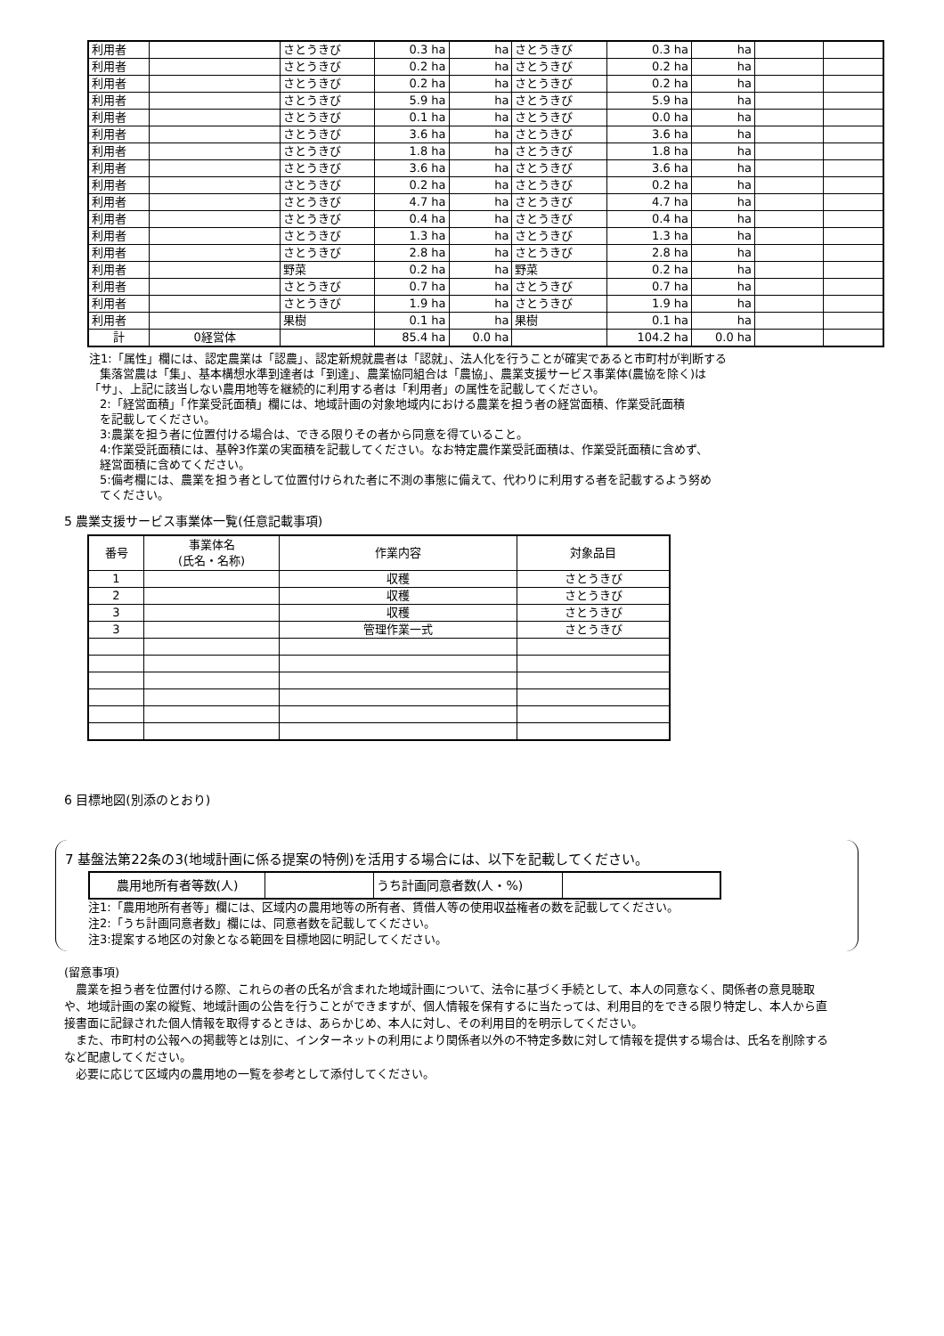| 利用者 | | さとうきび | 0.3 ha | ha | さとうきび | 0.3 ha | ha | | |
| 利用者 | | さとうきび | 0.2 ha | ha | さとうきび | 0.2 ha | ha | | |
| 利用者 | | さとうきび | 0.2 ha | ha | さとうきび | 0.2 ha | ha | | |
| 利用者 | | さとうきび | 5.9 ha | ha | さとうきび | 5.9 ha | ha | | |
| 利用者 | | さとうきび | 0.1 ha | ha | さとうきび | 0.0 ha | ha | | |
| 利用者 | | さとうきび | 3.6 ha | ha | さとうきび | 3.6 ha | ha | | |
| 利用者 | | さとうきび | 1.8 ha | ha | さとうきび | 1.8 ha | ha | | |
| 利用者 | | さとうきび | 3.6 ha | ha | さとうきび | 3.6 ha | ha | | |
| 利用者 | | さとうきび | 0.2 ha | ha | さとうきび | 0.2 ha | ha | | |
| 利用者 | | さとうきび | 4.7 ha | ha | さとうきび | 4.7 ha | ha | | |
| 利用者 | | さとうきび | 0.4 ha | ha | さとうきび | 0.4 ha | ha | | |
| 利用者 | | さとうきび | 1.3 ha | ha | さとうきび | 1.3 ha | ha | | |
| 利用者 | | さとうきび | 2.8 ha | ha | さとうきび | 2.8 ha | ha | | |
| 利用者 | | 野菜 | 0.2 ha | ha | 野菜 | 0.2 ha | ha | | |
| 利用者 | | さとうきび | 0.7 ha | ha | さとうきび | 0.7 ha | ha | | |
| 利用者 | | さとうきび | 1.9 ha | ha | さとうきび | 1.9 ha | ha | | |
| 利用者 | | 果樹 | 0.1 ha | ha | 果樹 | 0.1 ha | ha | | |
| 計 | 0経営体 | | 85.4 ha | 0.0 ha | | 104.2 ha | 0.0 ha | | |
注1:「属性」欄には、認定農業は「認農」、認定新規就農者は「認就」、法人化を行うことが確実であると市町村が判断する
集落営農は「集」、基本構想水準到達者は「到達」、農業協同組合は「農協」、農業支援サービス事業体(農協を除く)は
「サ」、上記に該当しない農用地等を継続的に利用する者は「利用者」の属性を記載してください。
2:「経営面積」「作業受託面積」欄には、地域計画の対象地域内における農業を担う者の経営面積、作業受託面積
を記載してください。
3:農業を担う者に位置付ける場合は、できる限りその者から同意を得ていること。
4:作業受託面積には、基幹3作業の実面積を記載してください。なお特定農作業受託面積は、作業受託面積に含めず、
経営面積に含めてください。
5:備考欄には、農業を担う者として位置付けられた者に不測の事態に備えて、代わりに利用する者を記載するよう努め
てください。
5 農業支援サービス事業体一覧(任意記載事項)
| 番号 | 事業体名 (氏名・名称) | 作業内容 | 対象品目 |
| --- | --- | --- | --- |
| 1 | | 収穫 | さとうきび |
| 2 | | 収穫 | さとうきび |
| 3 | | 収穫 | さとうきび |
| 3 | | 管理作業一式 | さとうきび |
6 目標地図(別添のとおり)
7 基盤法第22条の3(地域計画に係る提案の特例)を活用する場合には、以下を記載してください。
| 農用地所有者等数(人) | | うち計画同意者数(人・%) | |
注1:「農用地所有者等」欄には、区域内の農用地等の所有者、賃借人等の使用収益権者の数を記載してください。
注2:「うち計画同意者数」欄には、同意者数を記載してください。
注3:提案する地区の対象となる範囲を目標地図に明記してください。
(留意事項)
　農業を担う者を位置付ける際、これらの者の氏名が含まれた地域計画について、法令に基づく手続として、本人の同意なく、関係者の意見聴取や、地域計画の案の縦覧、地域計画の公告を行うことができますが、個人情報を保有するに当たっては、利用目的をできる限り特定し、本人から直接書面に記録された個人情報を取得するときは、あらかじめ、本人に対し、その利用目的を明示してください。
　また、市町村の公報への掲載等とは別に、インターネットの利用により関係者以外の不特定多数に対して情報を提供する場合は、氏名を削除するなど配慮してください。
　必要に応じて区域内の農用地の一覧を参考として添付してください。